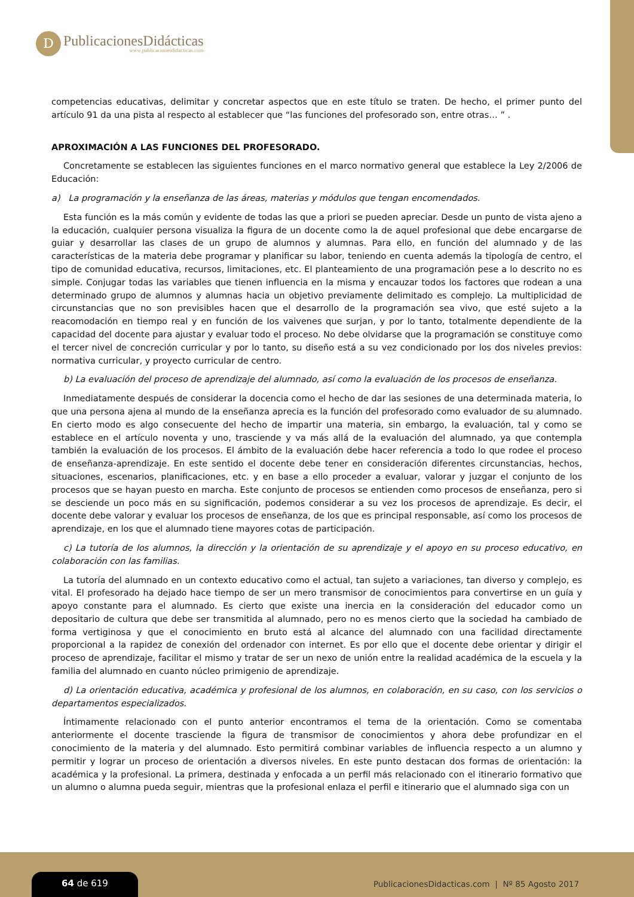D
PublicacionesDidácticas
www.publicacionesdidacticas.com
competencias educativas, delimitar y concretar aspectos que en este título se traten. De hecho, el primer punto del artículo 91 da una pista al respecto al establecer que “las funciones del profesorado son, entre otras… ” .
APROXIMACIÓN A LAS FUNCIONES DEL PROFESORADO.
Concretamente se establecen las siguientes funciones en el marco normativo general que establece la Ley 2/2006 de Educación:
a) La programación y la enseñanza de las áreas, materias y módulos que tengan encomendados.
Esta función es la más común y evidente de todas las que a priori se pueden apreciar. Desde un punto de vista ajeno a la educación, cualquier persona visualiza la figura de un docente como la de aquel profesional que debe encargarse de guiar y desarrollar las clases de un grupo de alumnos y alumnas. Para ello, en función del alumnado y de las características de la materia debe programar y planificar su labor, teniendo en cuenta además la tipología de centro, el tipo de comunidad educativa, recursos, limitaciones, etc. El planteamiento de una programación pese a lo descrito no es simple. Conjugar todas las variables que tienen influencia en la misma y encauzar todos los factores que rodean a una determinado grupo de alumnos y alumnas hacia un objetivo previamente delimitado es complejo. La multiplicidad de circunstancias que no son previsibles hacen que el desarrollo de la programación sea vivo, que esté sujeto a la reacomodación en tiempo real y en función de los vaivenes que surjan, y por lo tanto, totalmente dependiente de la capacidad del docente para ajustar y evaluar todo el proceso. No debe olvidarse que la programación se constituye como el tercer nivel de concreción curricular y por lo tanto, su diseño está a su vez condicionado por los dos niveles previos: normativa curricular, y proyecto curricular de centro.
b) La evaluación del proceso de aprendizaje del alumnado, así como la evaluación de los procesos de enseñanza.
Inmediatamente después de considerar la docencia como el hecho de dar las sesiones de una determinada materia, lo que una persona ajena al mundo de la enseñanza aprecia es la función del profesorado como evaluador de su alumnado. En cierto modo es algo consecuente del hecho de impartir una materia, sin embargo, la evaluación, tal y como se establece en el artículo noventa y uno, trasciende y va más allá de la evaluación del alumnado, ya que contempla también la evaluación de los procesos. El ámbito de la evaluación debe hacer referencia a todo lo que rodee el proceso de enseñanza-aprendizaje. En este sentido el docente debe tener en consideración diferentes circunstancias, hechos, situaciones, escenarios, planificaciones, etc. y en base a ello proceder a evaluar, valorar y juzgar el conjunto de los procesos que se hayan puesto en marcha. Este conjunto de procesos se entienden como procesos de enseñanza, pero si se desciende un poco más en su significación, podemos considerar a su vez los procesos de aprendizaje. Es decir, el docente debe valorar y evaluar los procesos de enseñanza, de los que es principal responsable, así como los procesos de aprendizaje, en los que el alumnado tiene mayores cotas de participación.
c) La tutoría de los alumnos, la dirección y la orientación de su aprendizaje y el apoyo en su proceso educativo, en colaboración con las familias.
La tutoría del alumnado en un contexto educativo como el actual, tan sujeto a variaciones, tan diverso y complejo, es vital. El profesorado ha dejado hace tiempo de ser un mero transmisor de conocimientos para convertirse en un guía y apoyo constante para el alumnado. Es cierto que existe una inercia en la consideración del educador como un depositario de cultura que debe ser transmitida al alumnado, pero no es menos cierto que la sociedad ha cambiado de forma vertiginosa y que el conocimiento en bruto está al alcance del alumnado con una facilidad directamente proporcional a la rapidez de conexión del ordenador con internet. Es por ello que el docente debe orientar y dirigir el proceso de aprendizaje, facilitar el mismo y tratar de ser un nexo de unión entre la realidad académica de la escuela y la familia del alumnado en cuanto núcleo primigenio de aprendizaje.
d) La orientación educativa, académica y profesional de los alumnos, en colaboración, en su caso, con los servicios o departamentos especializados.
Íntimamente relacionado con el punto anterior encontramos el tema de la orientación. Como se comentaba anteriormente el docente trasciende la figura de transmisor de conocimientos y ahora debe profundizar en el conocimiento de la materia y del alumnado. Esto permitirá combinar variables de influencia respecto a un alumno y permitir y lograr un proceso de orientación a diversos niveles. En este punto destacan dos formas de orientación: la académica y la profesional. La primera, destinada y enfocada a un perfil más relacionado con el itinerario formativo que un alumno o alumna pueda seguir, mientras que la profesional enlaza el perfil e itinerario que el alumnado siga con un
64 de 619
PublicacionesDidacticas.com | Nº 85 Agosto 2017